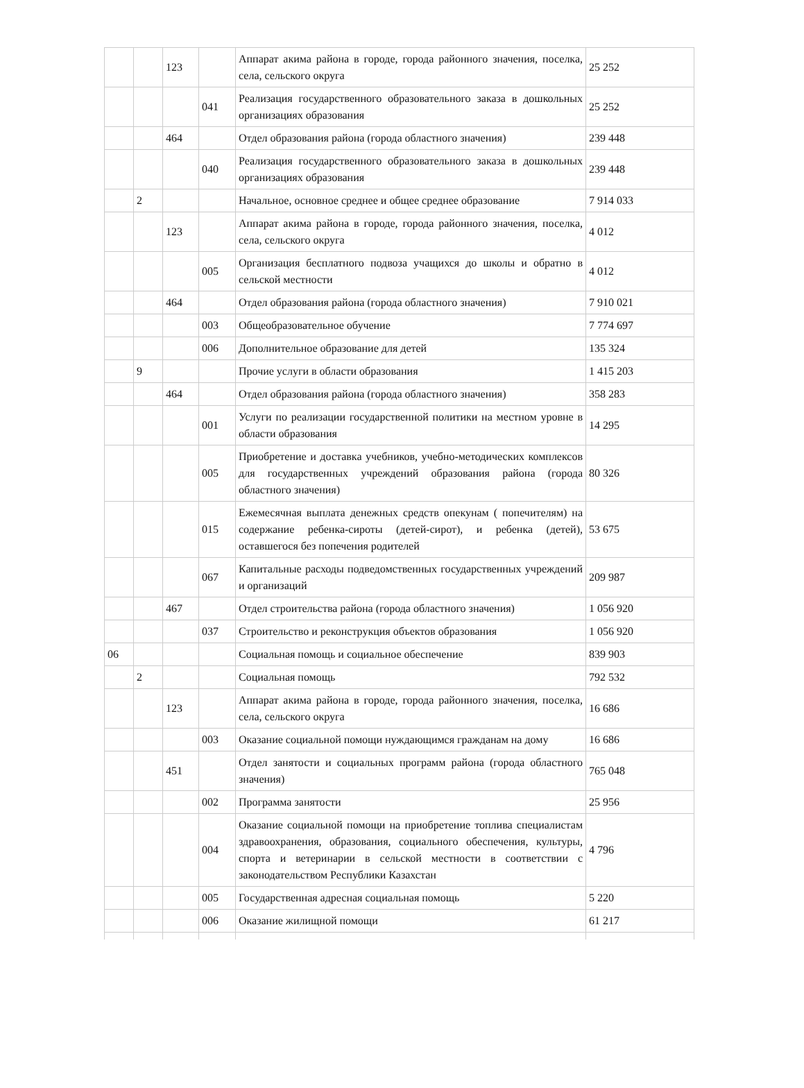| | | 123 | | Аппарат акима района в городе, города районного значения, поселка, села, сельского округа | 25 252 |
| | | | 041 | Реализация государственного образовательного заказа в дошкольных организациях образования | 25 252 |
| | | 464 | | Отдел образования района (города областного значения) | 239 448 |
| | | | 040 | Реализация государственного образовательного заказа в дошкольных организациях образования | 239 448 |
| | 2 | | | Начальное, основное среднее и общее среднее образование | 7 914 033 |
| | | 123 | | Аппарат акима района в городе, города районного значения, поселка, села, сельского округа | 4 012 |
| | | | 005 | Организация бесплатного подвоза учащихся до школы и обратно в сельской местности | 4 012 |
| | | 464 | | Отдел образования района (города областного значения) | 7 910 021 |
| | | | 003 | Общеобразовательное обучение | 7 774 697 |
| | | | 006 | Дополнительное образование для детей | 135 324 |
| | 9 | | | Прочие услуги в области образования | 1 415 203 |
| | | 464 | | Отдел образования района (города областного значения) | 358 283 |
| | | | 001 | Услуги по реализации государственной политики на местном уровне в области образования | 14 295 |
| | | | 005 | Приобретение и доставка учебников, учебно-методических комплексов для государственных учреждений образования района (города областного значения) | 80 326 |
| | | | 015 | Ежемесячная выплата денежных средств опекунам ( попечителям) на содержание ребенка-сироты (детей-сирот), и ребенка (детей), оставшегося без попечения родителей | 53 675 |
| | | | 067 | Капитальные расходы подведомственных государственных учреждений и организаций | 209 987 |
| | | 467 | | Отдел строительства района (города областного значения) | 1 056 920 |
| | | | 037 | Строительство и реконструкция объектов образования | 1 056 920 |
| 06 | | | | Социальная помощь и социальное обеспечение | 839 903 |
| | 2 | | | Социальная помощь | 792 532 |
| | | 123 | | Аппарат акима района в городе, города районного значения, поселка, села, сельского округа | 16 686 |
| | | | 003 | Оказание социальной помощи нуждающимся гражданам на дому | 16 686 |
| | | 451 | | Отдел занятости и социальных программ района (города областного значения) | 765 048 |
| | | | 002 | Программа занятости | 25 956 |
| | | | 004 | Оказание социальной помощи на приобретение топлива специалистам здравоохранения, образования, социального обеспечения, культуры, спорта и ветеринарии в сельской местности в соответствии с законодательством Республики Казахстан | 4 796 |
| | | | 005 | Государственная адресная социальная помощь | 5 220 |
| | | | 006 | Оказание жилищной помощи | 61 217 |